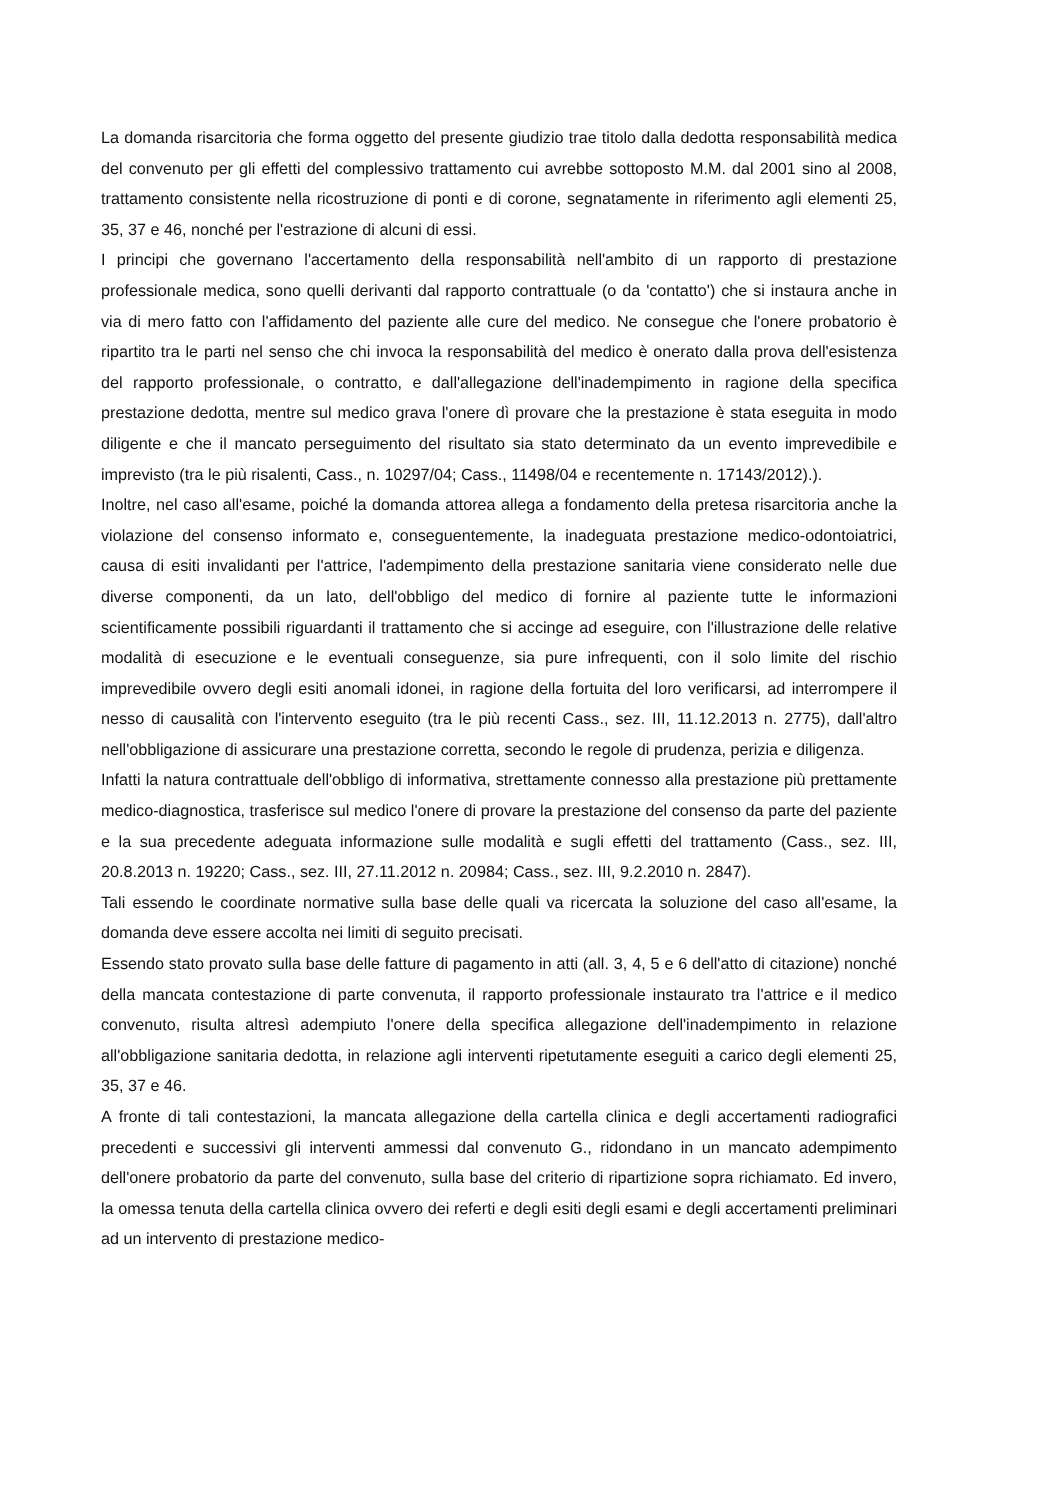La domanda risarcitoria che forma oggetto del presente giudizio trae titolo dalla dedotta responsabilità medica del convenuto per gli effetti del complessivo trattamento cui avrebbe sottoposto M.M. dal 2001 sino al 2008, trattamento consistente nella ricostruzione di ponti e di corone, segnatamente in riferimento agli elementi 25, 35, 37 e 46, nonché per l'estrazione di alcuni di essi.
I principi che governano l'accertamento della responsabilità nell'ambito di un rapporto di prestazione professionale medica, sono quelli derivanti dal rapporto contrattuale (o da 'contatto') che si instaura anche in via di mero fatto con l'affidamento del paziente alle cure del medico. Ne consegue che l'onere probatorio è ripartito tra le parti nel senso che chi invoca la responsabilità del medico è onerato dalla prova dell'esistenza del rapporto professionale, o contratto, e dall'allegazione dell'inadempimento in ragione della specifica prestazione dedotta, mentre sul medico grava l'onere dì provare che la prestazione è stata eseguita in modo diligente e che il mancato perseguimento del risultato sia stato determinato da un evento imprevedibile e imprevisto (tra le più risalenti, Cass., n. 10297/04; Cass., 11498/04 e recentemente n. 17143/2012).).
Inoltre, nel caso all'esame, poiché la domanda attorea allega a fondamento della pretesa risarcitoria anche la violazione del consenso informato e, conseguentemente, la inadeguata prestazione medico-odontoiatrici, causa di esiti invalidanti per l'attrice, l'adempimento della prestazione sanitaria viene considerato nelle due diverse componenti, da un lato, dell'obbligo del medico di fornire al paziente tutte le informazioni scientificamente possibili riguardanti il trattamento che si accinge ad eseguire, con l'illustrazione delle relative modalità di esecuzione e le eventuali conseguenze, sia pure infrequenti, con il solo limite del rischio imprevedibile ovvero degli esiti anomali idonei, in ragione della fortuita del loro verificarsi, ad interrompere il nesso di causalità con l'intervento eseguito (tra le più recenti Cass., sez. III, 11.12.2013 n. 2775), dall'altro nell'obbligazione di assicurare una prestazione corretta, secondo le regole di prudenza, perizia e diligenza.
Infatti la natura contrattuale dell'obbligo di informativa, strettamente connesso alla prestazione più prettamente medico-diagnostica, trasferisce sul medico l'onere di provare la prestazione del consenso da parte del paziente e la sua precedente adeguata informazione sulle modalità e sugli effetti del trattamento (Cass., sez. III, 20.8.2013 n. 19220; Cass., sez. III, 27.11.2012 n. 20984; Cass., sez. III, 9.2.2010 n. 2847).
Tali essendo le coordinate normative sulla base delle quali va ricercata la soluzione del caso all'esame, la domanda deve essere accolta nei limiti di seguito precisati.
Essendo stato provato sulla base delle fatture di pagamento in atti (all. 3, 4, 5 e 6 dell'atto di citazione) nonché della mancata contestazione di parte convenuta, il rapporto professionale instaurato tra l'attrice e il medico convenuto, risulta altresì adempiuto l'onere della specifica allegazione dell'inadempimento in relazione all'obbligazione sanitaria dedotta, in relazione agli interventi ripetutamente eseguiti a carico degli elementi 25, 35, 37 e 46.
A fronte di tali contestazioni, la mancata allegazione della cartella clinica e degli accertamenti radiografici precedenti e successivi gli interventi ammessi dal convenuto G., ridondano in un mancato adempimento dell'onere probatorio da parte del convenuto, sulla base del criterio di ripartizione sopra richiamato. Ed invero, la omessa tenuta della cartella clinica ovvero dei referti e degli esiti degli esami e degli accertamenti preliminari ad un intervento di prestazione medico-